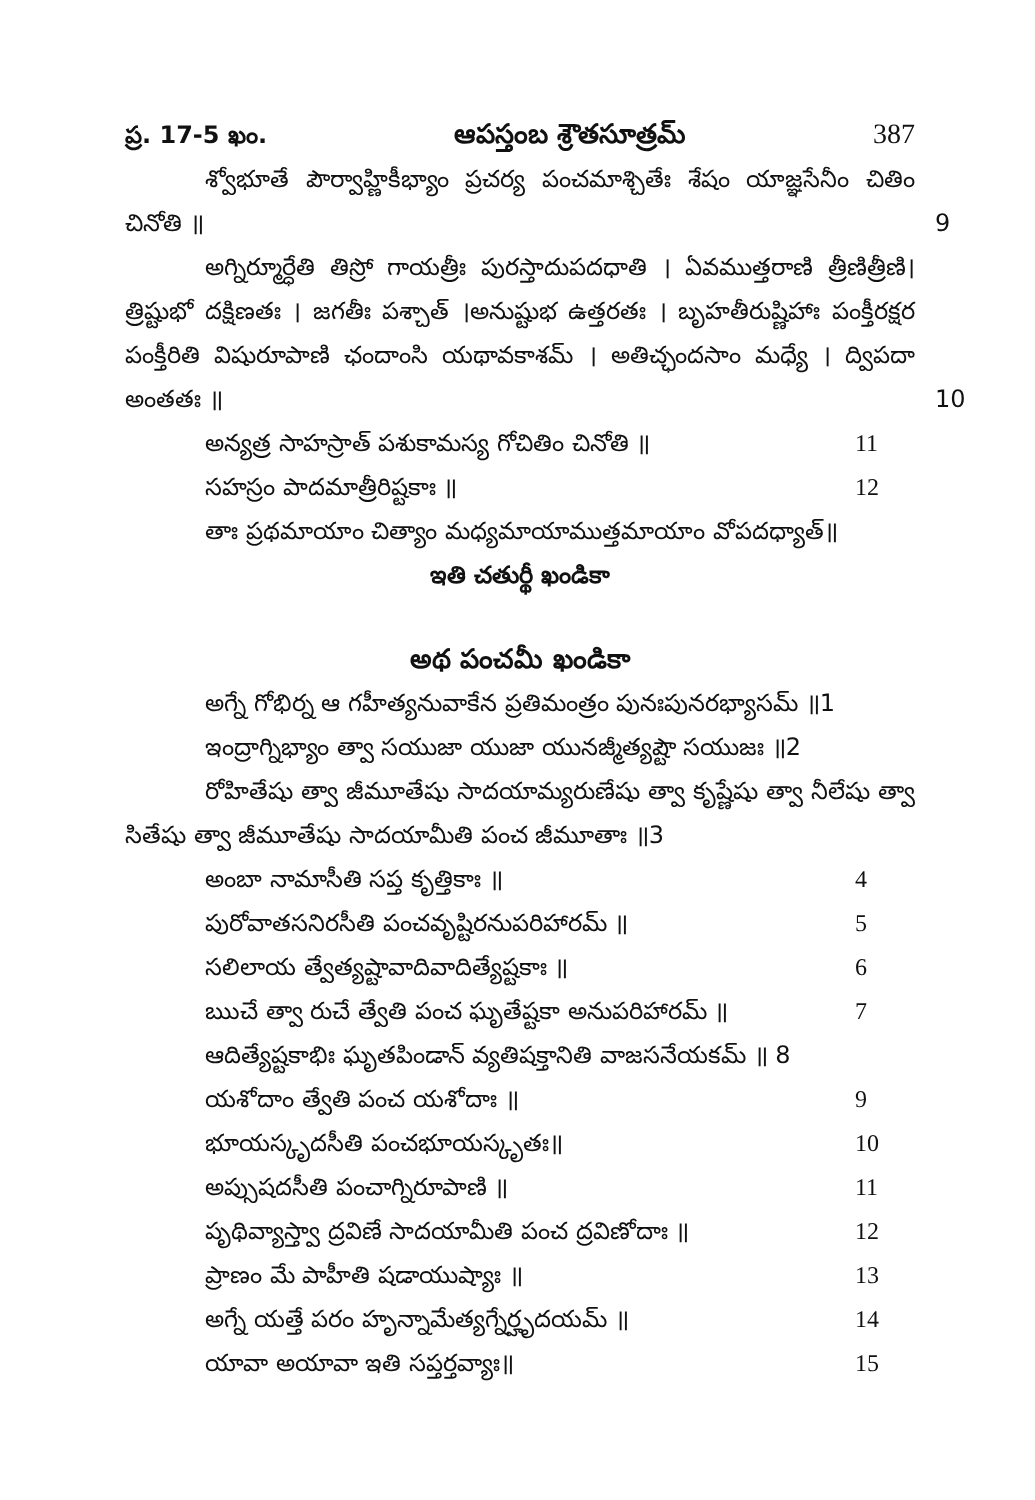ప్ర. 17-5 ఖం. ఆపస్తంబ శ్రౌతసూత్రమ్ 387
శ్వోభూతే పౌర్వాహ్ణికీభ్యాం ప్రచర్య పంచమాశ్చితేః శేషం యాజ్ఞసేనీం చితిం చినోతి ॥ 9
అగ్నిర్మూర్ధేతి తిస్రో గాయత్రీః పురస్తాదుపదధాతి । ఏవముత్తరాణి త్రీణిత్రీణి। త్రిష్టుభో దక్షిణతః । జగతీః పశ్చాత్ ।అనుష్టుభ ఉత్తరతః । బృహతీరుష్ణిహాః పంక్తీరక్షర పంక్తీరితి విషురూపాణి ఛందాంసి యథావకాశమ్ । అతిచ్ఛందసాం మధ్యే । ద్విపదా అంతతః ॥ 10
అన్యత్ర సాహస్రాత్ పశుకామస్య గోచితిం చినోతి ॥ 11
సహస్రం పాదమాత్రీరిష్టకాః ॥ 12
తాః ప్రథమాయాం చిత్యాం మధ్యమాయాముత్తమాయాం వోపదధ్యాత్॥
ఇతి చతుర్థీ ఖండికా
అథ పంచమీ ఖండికా
అగ్నే గోభిర్న ఆ గహీత్యనువాకేన ప్రతిమంత్రం పునఃపునరభ్యాసమ్ ॥1
ఇంద్రాగ్నిభ్యాం త్వా సయుజా యుజా యునజ్మీత్యష్టౌ సయుజః ॥2
రోహితేషు త్వా జీమూతేషు సాదయామ్యరుణేషు త్వా కృష్ణేషు త్వా నీలేషు త్వా సితేషు త్వా జీమూతేషు సాదయామీతి పంచ జీమూతాః ॥3
అంబా నామాసీతి సప్త కృత్తికాః ॥ 4
పురోవాతసనిరసీతి పంచవృష్టిరనుపరిహారమ్ ॥ 5
సలిలాయ త్వేత్యష్టావాదివాదిత్యేష్టకాః ॥ 6
ఋచే త్వా రుచే త్వేతి పంచ ఘృతేష్టకా అనుపరిహారమ్ ॥ 7
ఆదిత్యేష్టకాభిః ఘృతపిండాన్ వ్యతిషక్తానితి వాజసనేయకమ్ ॥ 8
యశోదాం త్వేతి పంచ యశోదాః ॥ 9
భూయస్కృదసీతి పంచభూయస్కృతః॥ 10
అప్సుషదసీతి పంచాగ్నిరూపాణి ॥ 11
పృథివ్యాస్త్వా ద్రవిణే సాదయామీతి పంచ ద్రవిణోదాః ॥ 12
ప్రాణం మే పాహీతి షడాయుష్యాః ॥ 13
అగ్నే యత్తే పరం హృన్నామేత్యగ్నేర్హృదయమ్ ॥ 14
యావా అయావా ఇతి సప్తర్తవ్యాః॥ 15